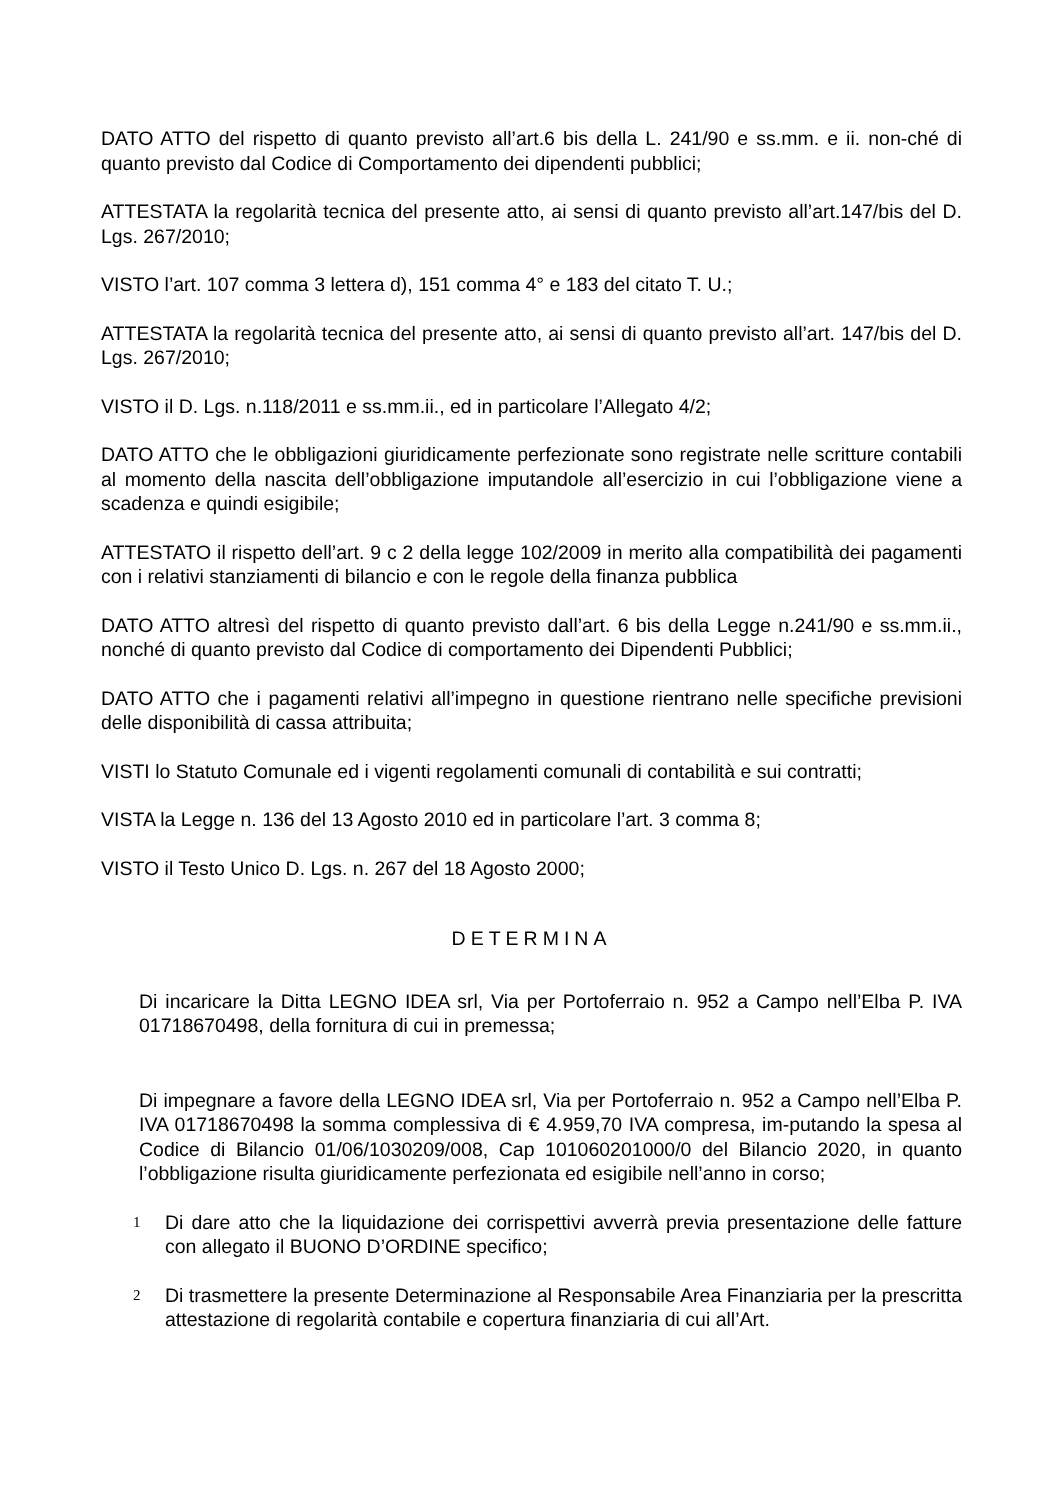DATO ATTO del rispetto di quanto previsto all’art.6 bis della L. 241/90 e ss.mm. e ii. non-ché di quanto previsto dal Codice di Comportamento dei dipendenti pubblici;
ATTESTATA la regolarità tecnica del presente atto, ai sensi di quanto previsto all’art.147/bis del D. Lgs. 267/2010;
VISTO l’art. 107 comma 3 lettera d), 151 comma 4° e 183 del citato T. U.;
ATTESTATA la regolarità tecnica del presente atto, ai sensi di quanto previsto all’art. 147/bis del D. Lgs. 267/2010;
VISTO il D. Lgs. n.118/2011 e ss.mm.ii., ed in particolare l’Allegato 4/2;
DATO ATTO che le obbligazioni giuridicamente perfezionate sono registrate nelle scritture contabili al momento della nascita dell’obbligazione imputandole all’esercizio in cui l’obbligazione viene a scadenza e quindi esigibile;
ATTESTATO il rispetto dell’art. 9 c 2 della legge 102/2009 in merito alla compatibilità dei pagamenti con i relativi stanziamenti di bilancio e con le regole della finanza pubblica
DATO ATTO altresì del rispetto di quanto previsto dall’art. 6 bis della Legge n.241/90 e ss.mm.ii., nonché di quanto previsto dal Codice di comportamento dei Dipendenti Pubblici;
DATO ATTO che i pagamenti relativi all’impegno in questione rientrano nelle specifiche previsioni delle disponibilità di cassa attribuita;
VISTI lo Statuto Comunale ed i vigenti regolamenti comunali di contabilità e sui contratti;
VISTA la Legge n. 136 del 13 Agosto 2010 ed in particolare l’art. 3 comma 8;
VISTO il Testo Unico D. Lgs. n. 267 del 18 Agosto 2000;
DETERMINA
Di incaricare la Ditta LEGNO IDEA srl, Via per Portoferraio n. 952 a Campo nell’Elba P. IVA 01718670498, della fornitura di cui in premessa;
Di impegnare a favore della LEGNO IDEA srl, Via per Portoferraio n. 952 a Campo nell’Elba P. IVA 01718670498 la somma complessiva di € 4.959,70 IVA compresa, im-putando la spesa al Codice di Bilancio 01/06/1030209/008, Cap 101060201000/0 del Bilancio 2020, in quanto l’obbligazione risulta giuridicamente perfezionata ed esigibile nell’anno in corso;
1
Di dare atto che la liquidazione dei corrispettivi avverrà previa presentazione delle fatture con allegato il BUONO D’ORDINE specifico;
2
Di trasmettere la presente Determinazione al Responsabile Area Finanziaria per la prescritta attestazione di regolarità contabile e copertura finanziaria di cui all’Art.